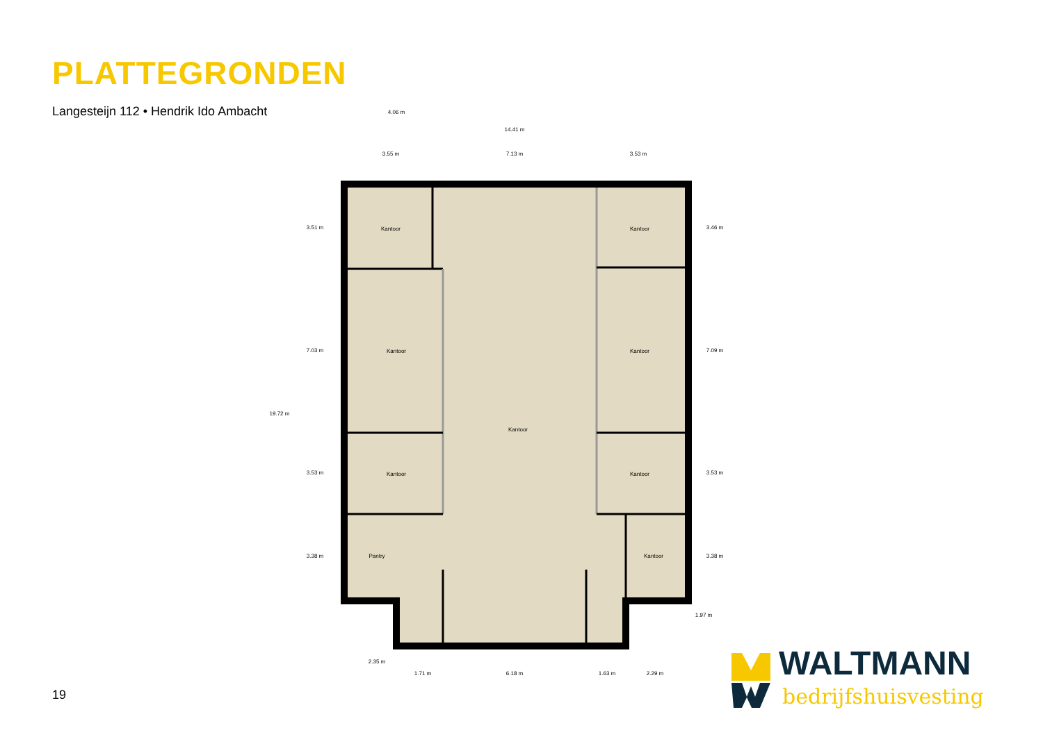PLATTEGRONDEN
Langesteijn 112 • Hendrik Ido Ambacht
Kantoor
Kantoor
Kantoor
Kantoor
Kantoor
Kantoor
Kantoor
Pantry
Kantoor
4.06 m
14.41 m
3.55 m
7.13 m
3.53 m
2.35 m
1.71 m
6.18 m
1.63 m
2.29 m
19.72 m
3.51 m
7.03 m
3.53 m
3.38 m
3.46 m
7.09 m
3.53 m
3.38 m
1.97 m
WALTMANN
bedrijfshuisvesting
19